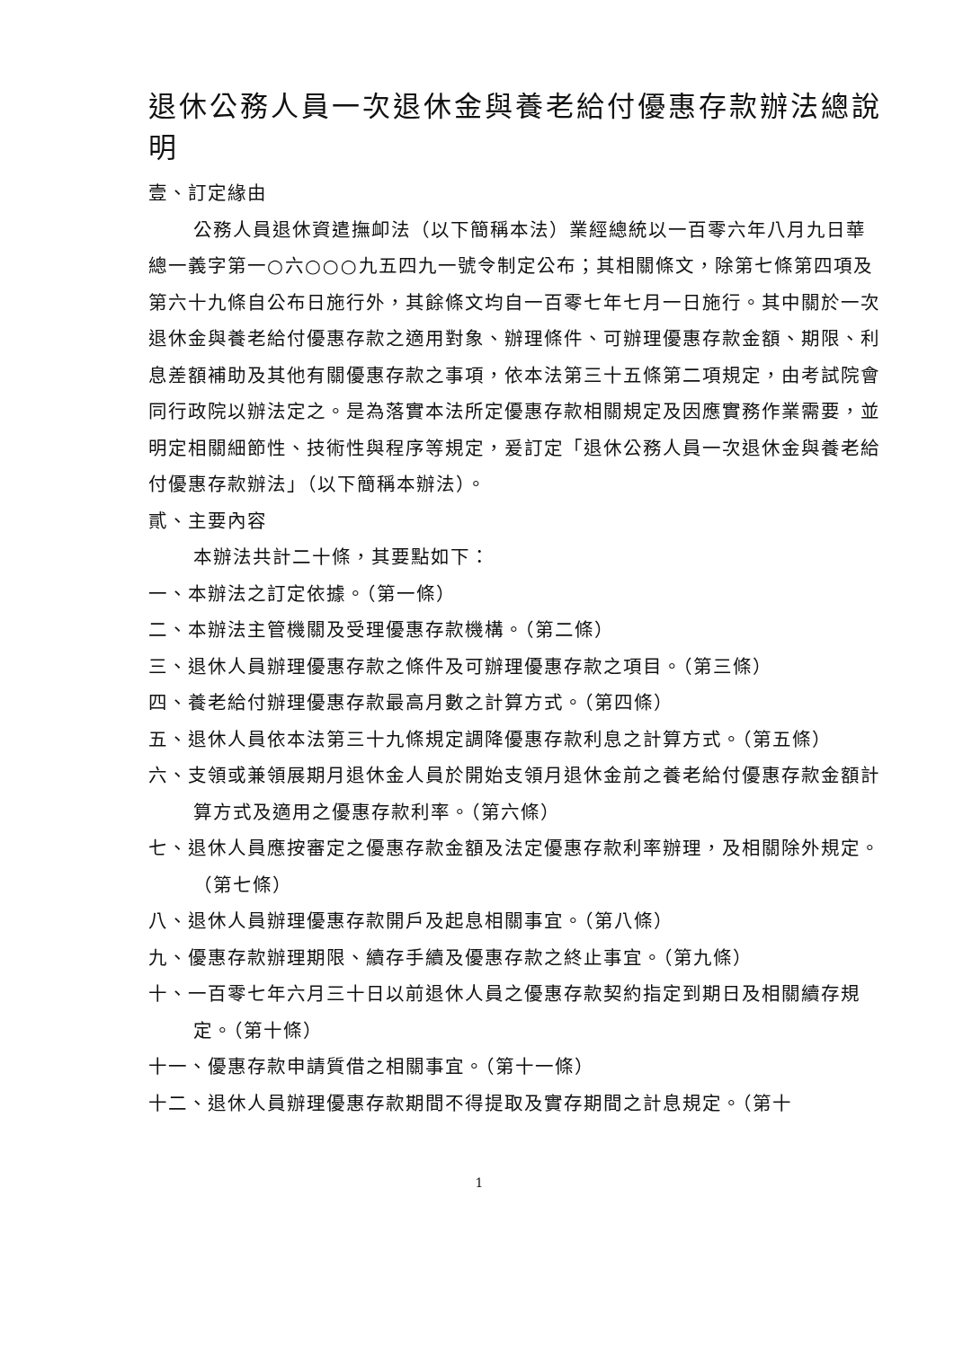退休公務人員一次退休金與養老給付優惠存款辦法總說明
壹、訂定緣由
公務人員退休資遣撫卹法（以下簡稱本法）業經總統以一百零六年八月九日華總一義字第一○六○○○九五四九一號令制定公布；其相關條文，除第七條第四項及第六十九條自公布日施行外，其餘條文均自一百零七年七月一日施行。其中關於一次退休金與養老給付優惠存款之適用對象、辦理條件、可辦理優惠存款金額、期限、利息差額補助及其他有關優惠存款之事項，依本法第三十五條第二項規定，由考試院會同行政院以辦法定之。是為落實本法所定優惠存款相關規定及因應實務作業需要，並明定相關細節性、技術性與程序等規定，爰訂定「退休公務人員一次退休金與養老給付優惠存款辦法」（以下簡稱本辦法）。
貳、主要內容
本辦法共計二十條，其要點如下：
一、本辦法之訂定依據。（第一條）
二、本辦法主管機關及受理優惠存款機構。（第二條）
三、退休人員辦理優惠存款之條件及可辦理優惠存款之項目。（第三條）
四、養老給付辦理優惠存款最高月數之計算方式。（第四條）
五、退休人員依本法第三十九條規定調降優惠存款利息之計算方式。（第五條）
六、支領或兼領展期月退休金人員於開始支領月退休金前之養老給付優惠存款金額計算方式及適用之優惠存款利率。（第六條）
七、退休人員應按審定之優惠存款金額及法定優惠存款利率辦理，及相關除外規定。（第七條）
八、退休人員辦理優惠存款開戶及起息相關事宜。（第八條）
九、優惠存款辦理期限、續存手續及優惠存款之終止事宜。（第九條）
十、一百零七年六月三十日以前退休人員之優惠存款契約指定到期日及相關續存規定。（第十條）
十一、優惠存款申請質借之相關事宜。（第十一條）
十二、退休人員辦理優惠存款期間不得提取及實存期間之計息規定。（第十
1